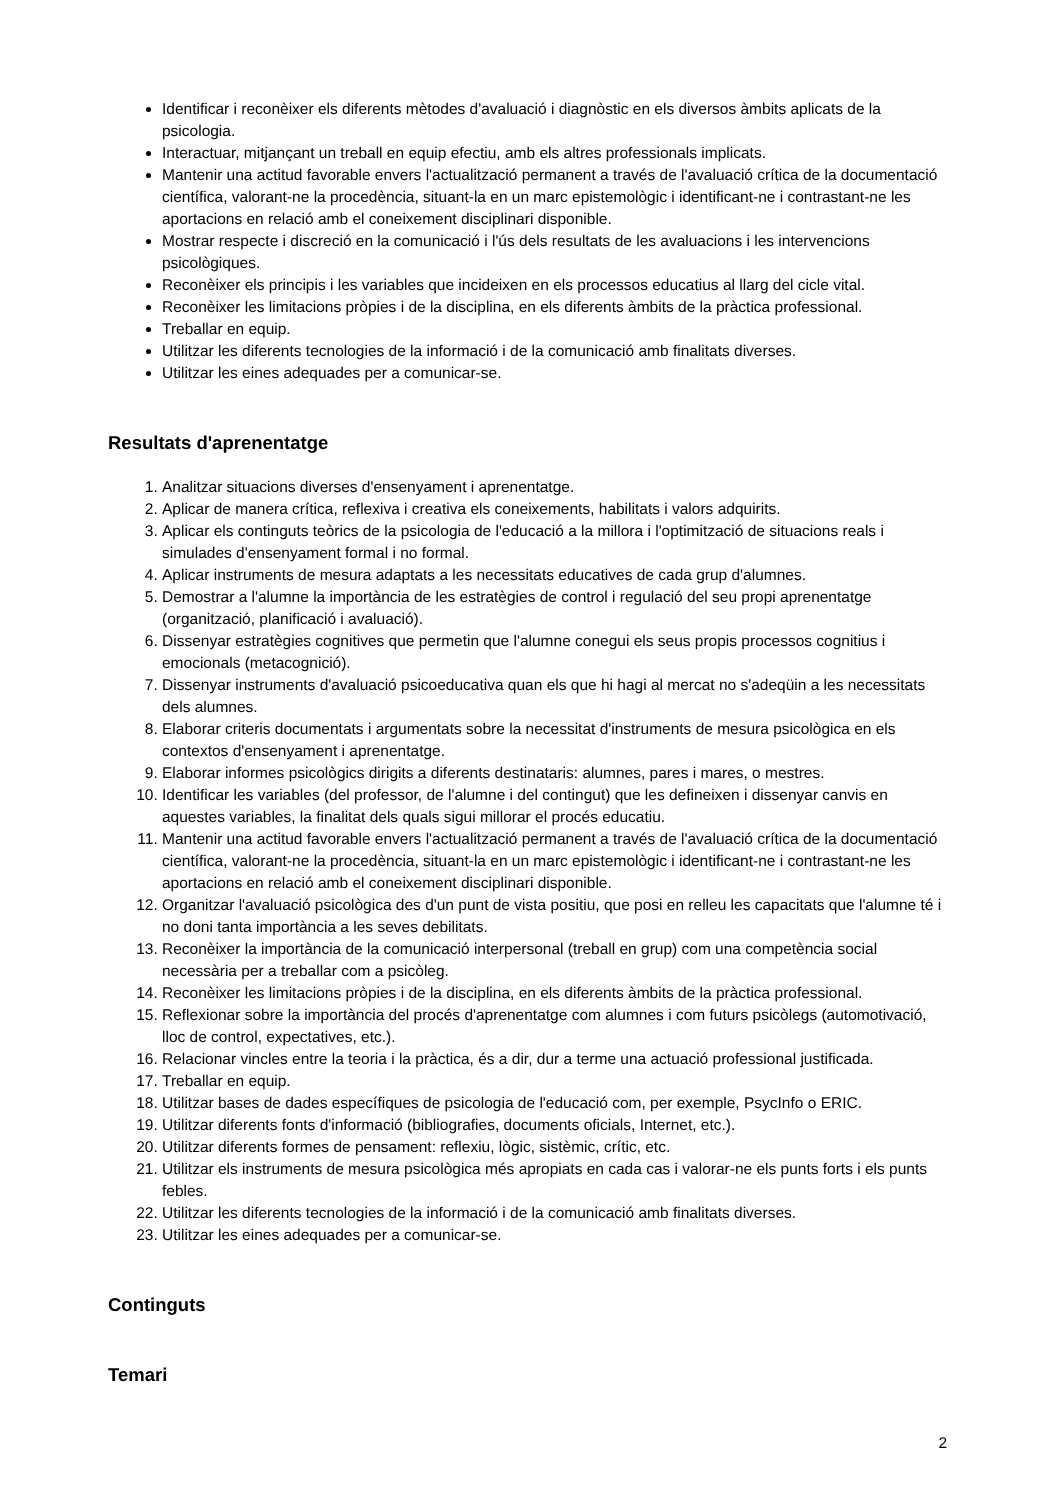Identificar i reconèixer els diferents mètodes d'avaluació i diagnòstic en els diversos àmbits aplicats de la psicologia.
Interactuar, mitjançant un treball en equip efectiu, amb els altres professionals implicats.
Mantenir una actitud favorable envers l'actualització permanent a través de l'avaluació crítica de la documentació científica, valorant-ne la procedència, situant-la en un marc epistemològic i identificant-ne i contrastant-ne les aportacions en relació amb el coneixement disciplinari disponible.
Mostrar respecte i discreció en la comunicació i l'ús dels resultats de les avaluacions i les intervencions psicològiques.
Reconèixer els principis i les variables que incideixen en els processos educatius al llarg del cicle vital.
Reconèixer les limitacions pròpies i de la disciplina, en els diferents àmbits de la pràctica professional.
Treballar en equip.
Utilitzar les diferents tecnologies de la informació i de la comunicació amb finalitats diverses.
Utilitzar les eines adequades per a comunicar-se.
Resultats d'aprenentatge
1. Analitzar situacions diverses d'ensenyament i aprenentatge.
2. Aplicar de manera crítica, reflexiva i creativa els coneixements, habilitats i valors adquirits.
3. Aplicar els continguts teòrics de la psicologia de l'educació a la millora i l'optimització de situacions reals i simulades d'ensenyament formal i no formal.
4. Aplicar instruments de mesura adaptats a les necessitats educatives de cada grup d'alumnes.
5. Demostrar a l'alumne la importància de les estratègies de control i regulació del seu propi aprenentatge (organització, planificació i avaluació).
6. Dissenyar estratègies cognitives que permetin que l'alumne conegui els seus propis processos cognitius i emocionals (metacognició).
7. Dissenyar instruments d'avaluació psicoeducativa quan els que hi hagi al mercat no s'adeqüin a les necessitats dels alumnes.
8. Elaborar criteris documentats i argumentats sobre la necessitat d'instruments de mesura psicològica en els contextos d'ensenyament i aprenentatge.
9. Elaborar informes psicològics dirigits a diferents destinataris: alumnes, pares i mares, o mestres.
10. Identificar les variables (del professor, de l'alumne i del contingut) que les defineixen i dissenyar canvis en aquestes variables, la finalitat dels quals sigui millorar el procés educatiu.
11. Mantenir una actitud favorable envers l'actualització permanent a través de l'avaluació crítica de la documentació científica, valorant-ne la procedència, situant-la en un marc epistemològic i identificant-ne i contrastant-ne les aportacions en relació amb el coneixement disciplinari disponible.
12. Organitzar l'avaluació psicològica des d'un punt de vista positiu, que posi en relleu les capacitats que l'alumne té i no doni tanta importància a les seves debilitats.
13. Reconèixer la importància de la comunicació interpersonal (treball en grup) com una competència social necessària per a treballar com a psicòleg.
14. Reconèixer les limitacions pròpies i de la disciplina, en els diferents àmbits de la pràctica professional.
15. Reflexionar sobre la importància del procés d'aprenentatge com alumnes i com futurs psicòlegs (automotivació, lloc de control, expectatives, etc.).
16. Relacionar vincles entre la teoria i la pràctica, és a dir, dur a terme una actuació professional justificada.
17. Treballar en equip.
18. Utilitzar bases de dades específiques de psicologia de l'educació com, per exemple, PsycInfo o ERIC.
19. Utilitzar diferents fonts d'informació (bibliografies, documents oficials, Internet, etc.).
20. Utilitzar diferents formes de pensament: reflexiu, lògic, sistèmic, crític, etc.
21. Utilitzar els instruments de mesura psicològica més apropiats en cada cas i valorar-ne els punts forts i els punts febles.
22. Utilitzar les diferents tecnologies de la informació i de la comunicació amb finalitats diverses.
23. Utilitzar les eines adequades per a comunicar-se.
Continguts
Temari
2